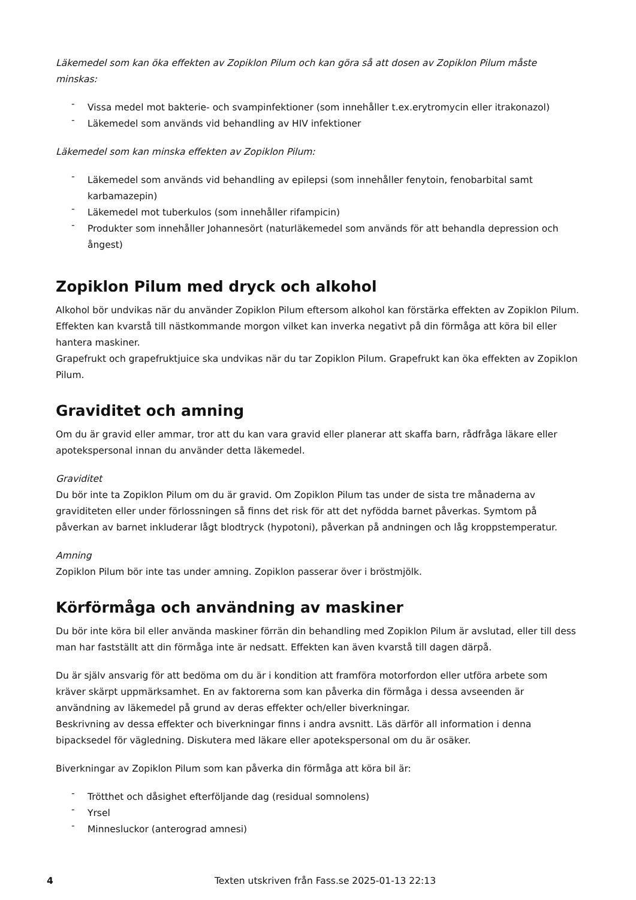Läkemedel som kan öka effekten av Zopiklon Pilum och kan göra så att dosen av Zopiklon Pilum måste minskas:
- Vissa medel mot bakterie- och svampinfektioner (som innehåller t.ex.erytromycin eller itrakonazol)
- Läkemedel som används vid behandling av HIV infektioner
Läkemedel som kan minska effekten av Zopiklon Pilum:
- Läkemedel som används vid behandling av epilepsi (som innehåller fenytoin, fenobarbital samt karbamazepin)
- Läkemedel mot tuberkulos (som innehåller rifampicin)
- Produkter som innehåller Johannesört (naturläkemedel som används för att behandla depression och ångest)
Zopiklon Pilum med dryck och alkohol
Alkohol bör undvikas när du använder Zopiklon Pilum eftersom alkohol kan förstärka effekten av Zopiklon Pilum. Effekten kan kvarstå till nästkommande morgon vilket kan inverka negativt på din förmåga att köra bil eller hantera maskiner.
Grapefrukt och grapefruktjuice ska undvikas när du tar Zopiklon Pilum. Grapefrukt kan öka effekten av Zopiklon Pilum.
Graviditet och amning
Om du är gravid eller ammar, tror att du kan vara gravid eller planerar att skaffa barn, rådfråga läkare eller apotekspersonal innan du använder detta läkemedel.
Graviditet
Du bör inte ta Zopiklon Pilum om du är gravid. Om Zopiklon Pilum tas under de sista tre månaderna av graviditeten eller under förlossningen så finns det risk för att det nyfödda barnet påverkas. Symtom på påverkan av barnet inkluderar lågt blodtryck (hypotoni), påverkan på andningen och låg kroppstemperatur.
Amning
Zopiklon Pilum bör inte tas under amning. Zopiklon passerar över i bröstmjölk.
Körförmåga och användning av maskiner
Du bör inte köra bil eller använda maskiner förrän din behandling med Zopiklon Pilum är avslutad, eller till dess man har fastställt att din förmåga inte är nedsatt. Effekten kan även kvarstå till dagen därpå.
Du är själv ansvarig för att bedöma om du är i kondition att framföra motorfordon eller utföra arbete som kräver skärpt uppmärksamhet. En av faktorerna som kan påverka din förmåga i dessa avseenden är användning av läkemedel på grund av deras effekter och/eller biverkningar.
Beskrivning av dessa effekter och biverkningar finns i andra avsnitt. Läs därför all information i denna bipacksedel för vägledning. Diskutera med läkare eller apotekspersonal om du är osäker.
Biverkningar av Zopiklon Pilum som kan påverka din förmåga att köra bil är:
- Trötthet och dåsighet efterföljande dag (residual somnolens)
- Yrsel
- Minnesluckor (anterograd amnesi)
4
Texten utskriven från Fass.se 2025-01-13 22:13